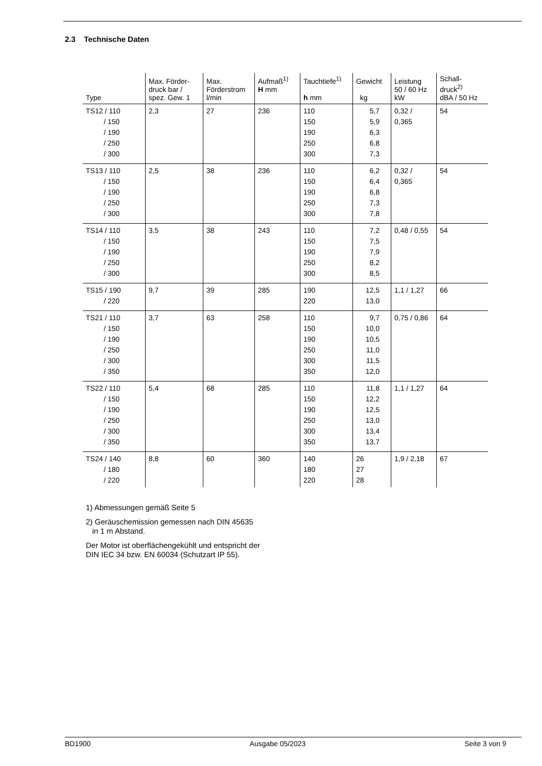2.3 Technische Daten
| Type | Max. Förder- druck bar / spez. Gew. 1 | Max. Förderstrom l/min | Aufmaß<sup>1)</sup> H mm | Tauchtiefe<sup>1)</sup> h mm | Gewicht kg | Leistung 50 / 60 Hz kW | Schall- druck<sup>2)</sup> dBA / 50 Hz |
| --- | --- | --- | --- | --- | --- | --- | --- |
| TS12 / 110 / 150 / 190 / 250 / 300 | 2,3 | 27 | 236 | 110 150 190 250 300 | 5,7 5,9 6,3 6,8 7,3 | 0,32 / 0,365 | 54 |
| TS13 / 110 / 150 / 190 / 250 / 300 | 2,5 | 38 | 236 | 110 150 190 250 300 | 6,2 6,4 6,8 7,3 7,8 | 0,32 / 0,365 | 54 |
| TS14 / 110 / 150 / 190 / 250 / 300 | 3,5 | 38 | 243 | 110 150 190 250 300 | 7,2 7,5 7,9 8,2 8,5 | 0,48 / 0,55 | 54 |
| TS15 / 190 / 220 | 9,7 | 39 | 285 | 190 220 | 12,5 13,0 | 1,1 / 1,27 | 66 |
| TS21 / 110 / 150 / 190 / 250 / 300 / 350 | 3,7 | 63 | 258 | 110 150 190 250 300 350 | 9,7 10,0 10,5 11,0 11,5 12,0 | 0,75 / 0,86 | 64 |
| TS22 / 110 / 150 / 190 / 250 / 300 / 350 | 5,4 | 68 | 285 | 110 150 190 250 300 350 | 11,8 12,2 12,5 13,0 13,4 13,7 | 1,1 / 1,27 | 64 |
| TS24 / 140 / 180 / 220 | 8,8 | 60 | 360 | 140 180 220 | 26 27 28 | 1,9 / 2,18 | 67 |
1) Abmessungen gemäß Seite 5
2) Geräuschemission gemessen nach DIN 45635
in 1 m Abstand.
Der Motor ist oberflächengekühlt und entspricht der
DIN IEC 34 bzw. EN 60034 (Schutzart IP 55).
BD1900 Ausgabe 05/2023 Seite 3 von 9